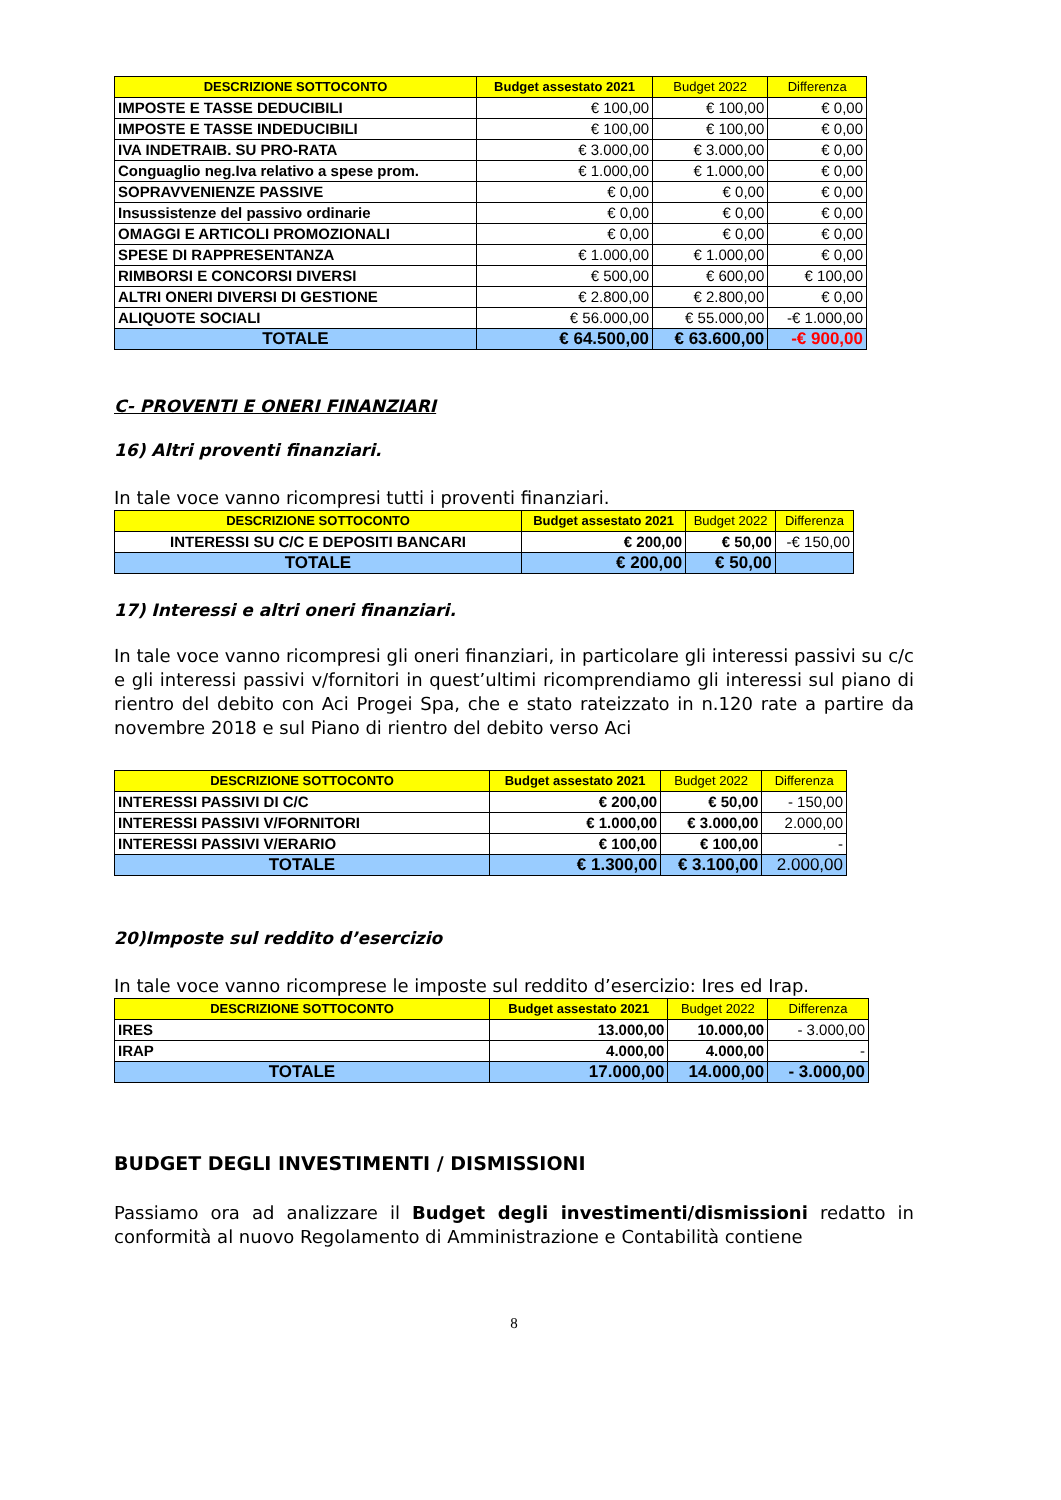| DESCRIZIONE SOTTOCONTO | Budget assestato 2021 | Budget 2022 | Differenza |
| --- | --- | --- | --- |
| IMPOSTE E TASSE DEDUCIBILI | € 100,00 | € 100,00 | € 0,00 |
| IMPOSTE E TASSE INDEDUCIBILI | € 100,00 | € 100,00 | € 0,00 |
| IVA INDETRAIB. SU PRO-RATA | € 3.000,00 | € 3.000,00 | € 0,00 |
| Conguaglio neg.Iva relativo a spese prom. | € 1.000,00 | € 1.000,00 | € 0,00 |
| SOPRAVVENIENZE PASSIVE | € 0,00 | € 0,00 | € 0,00 |
| Insussistenze del passivo ordinarie | € 0,00 | € 0,00 | € 0,00 |
| OMAGGI E ARTICOLI PROMOZIONALI | € 0,00 | € 0,00 | € 0,00 |
| SPESE DI RAPPRESENTANZA | € 1.000,00 | € 1.000,00 | € 0,00 |
| RIMBORSI E CONCORSI DIVERSI | € 500,00 | € 600,00 | € 100,00 |
| ALTRI ONERI DIVERSI DI GESTIONE | € 2.800,00 | € 2.800,00 | € 0,00 |
| ALIQUOTE SOCIALI | € 56.000,00 | € 55.000,00 | -€ 1.000,00 |
| TOTALE | € 64.500,00 | € 63.600,00 | -€ 900,00 |
C- PROVENTI E ONERI FINANZIARI
16) Altri proventi finanziari.
In tale voce vanno ricompresi tutti i proventi finanziari.
| DESCRIZIONE SOTTOCONTO | Budget assestato 2021 | Budget 2022 | Differenza |
| --- | --- | --- | --- |
| INTERESSI SU C/C E DEPOSITI BANCARI | € 200,00 | € 50,00 | -€ 150,00 |
| TOTALE | € 200,00 | € 50,00 | |
17) Interessi e altri oneri finanziari.
In tale voce vanno ricompresi gli oneri finanziari, in particolare gli interessi passivi su c/c e gli interessi passivi v/fornitori in quest’ultimi ricomprendiamo gli interessi sul piano di rientro del debito con Aci Progei Spa, che e stato rateizzato in n.120 rate a partire da novembre 2018 e sul Piano di rientro del debito verso Aci
| DESCRIZIONE SOTTOCONTO | Budget assestato 2021 | Budget 2022 | Differenza |
| --- | --- | --- | --- |
| INTERESSI PASSIVI DI C/C | € 200,00 | € 50,00 | - 150,00 |
| INTERESSI PASSIVI V/FORNITORI | € 1.000,00 | € 3.000,00 | 2.000,00 |
| INTERESSI PASSIVI V/ERARIO | € 100,00 | € 100,00 | - |
| TOTALE | € 1.300,00 | € 3.100,00 | 2.000,00 |
20)Imposte sul reddito d’esercizio
In tale voce vanno ricomprese le imposte sul reddito d’esercizio: Ires ed Irap.
| DESCRIZIONE SOTTOCONTO | Budget assestato 2021 | Budget 2022 | Differenza |
| --- | --- | --- | --- |
| IRES | 13.000,00 | 10.000,00 | - 3.000,00 |
| IRAP | 4.000,00 | 4.000,00 | - |
| TOTALE | 17.000,00 | 14.000,00 | - 3.000,00 |
BUDGET DEGLI INVESTIMENTI / DISMISSIONI
Passiamo ora ad analizzare il Budget degli investimenti/dismissioni redatto in conformità al nuovo Regolamento di Amministrazione e Contabilità contiene
8